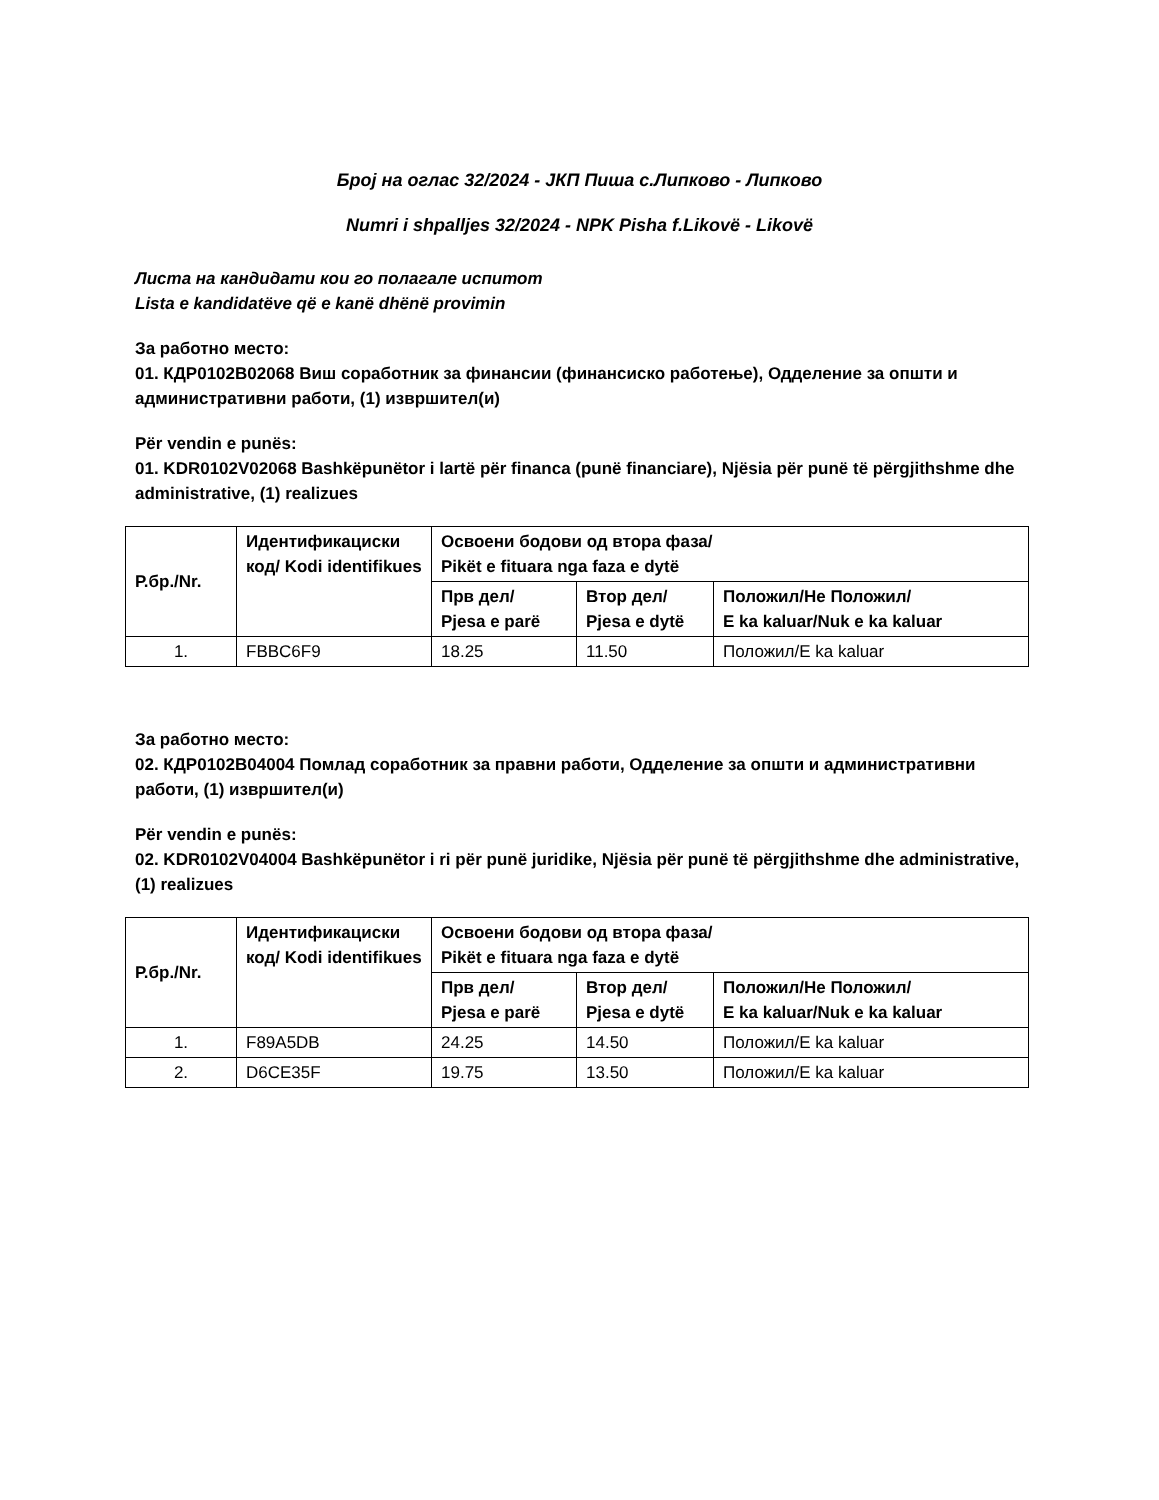Број на оглас 32/2024 - ЈКП Пиша с.Липково - Липково
Numri i shpalljes 32/2024 - NPK Pisha f.Likovë - Likovë
Листа на кандидати кои го полагале испитот
Lista e kandidatëve që e kanë dhënë provimin
За работно место:
01. КДР0102В02068 Виш соработник за финансии (финансиско работење), Одделение за општи и административни работи, (1) извршител(и)
Për vendin e punës:
01. KDR0102V02068 Bashkëpunëtor i lartë për financa (punë financiare), Njësia për punë të përgjithshme dhe administrative, (1) realizues
| Р.бр./Nr. | Идентификациски код/ Kodi identifikues | Освоени бодови од втора фаза/ Pikët e fituara nga faza e dytë | | |
| --- | --- | --- | --- | --- |
| | | Прв дел/ Pjesa e parë | Втор дел/ Pjesa e dytë | Положил/Не Положил/ E ka kaluar/Nuk e ka kaluar |
| 1. | FBBC6F9 | 18.25 | 11.50 | Положил/E ka kaluar |
За работно место:
02. КДР0102В04004 Помлад соработник за правни работи, Одделение за општи и административни работи, (1) извршител(и)
Për vendin e punës:
02. KDR0102V04004 Bashkëpunëtor i ri për punë juridike, Njësia për punë të përgjithshme dhe administrative, (1) realizues
| Р.бр./Nr. | Идентификациски код/ Kodi identifikues | Освоени бодови од втора фаза/ Pikët e fituara nga faza e dytë | | |
| --- | --- | --- | --- | --- |
| | | Прв дел/ Pjesa e parë | Втор дел/ Pjesa e dytë | Положил/Не Положил/ E ka kaluar/Nuk e ka kaluar |
| 1. | F89A5DB | 24.25 | 14.50 | Положил/E ka kaluar |
| 2. | D6CE35F | 19.75 | 13.50 | Положил/E ka kaluar |